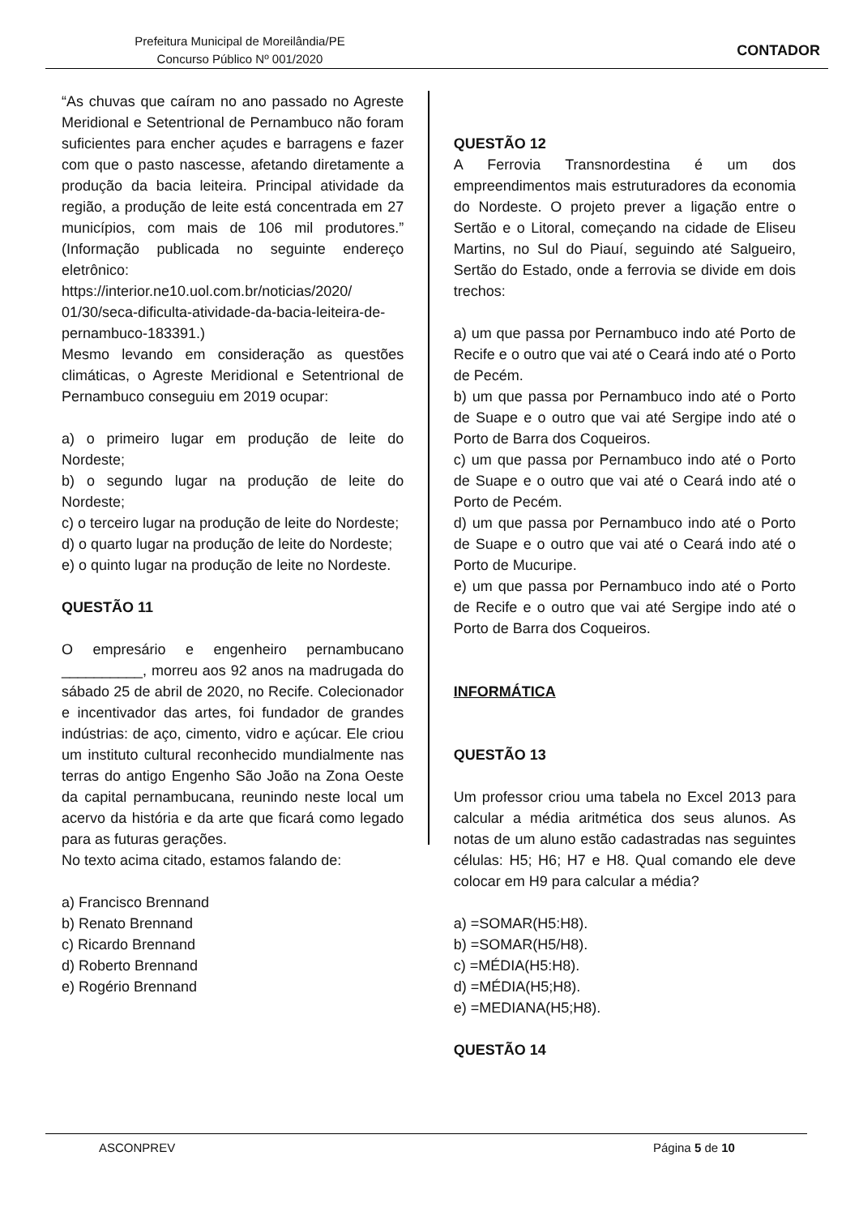Prefeitura Municipal de Moreilândia/PE
Concurso Público Nº 001/2020
CONTADOR
“As chuvas que caíram no ano passado no Agreste Meridional e Setentrional de Pernambuco não foram suficientes para encher açudes e barragens e fazer com que o pasto nascesse, afetando diretamente a produção da bacia leiteira. Principal atividade da região, a produção de leite está concentrada em 27 municípios, com mais de 106 mil produtores.” (Informação publicada no seguinte endereço eletrônico: https://interior.ne10.uol.com.br/noticias/2020/ 01/30/seca-dificulta-atividade-da-bacia-leiteira-de-pernambuco-183391.)
Mesmo levando em consideração as questões climáticas, o Agreste Meridional e Setentrional de Pernambuco conseguiu em 2019 ocupar:
a) o primeiro lugar em produção de leite do Nordeste;
b) o segundo lugar na produção de leite do Nordeste;
c) o terceiro lugar na produção de leite do Nordeste;
d) o quarto lugar na produção de leite do Nordeste;
e) o quinto lugar na produção de leite no Nordeste.
QUESTÃO 11
O empresário e engenheiro pernambucano __________, morreu aos 92 anos na madrugada do sábado 25 de abril de 2020, no Recife. Colecionador e incentivador das artes, foi fundador de grandes indústrias: de aço, cimento, vidro e açúcar. Ele criou um instituto cultural reconhecido mundialmente nas terras do antigo Engenho São João na Zona Oeste da capital pernambucana, reunindo neste local um acervo da história e da arte que ficará como legado para as futuras gerações.
No texto acima citado, estamos falando de:
a) Francisco Brennand
b) Renato Brennand
c) Ricardo Brennand
d) Roberto Brennand
e) Rogério Brennand
QUESTÃO 12
A Ferrovia Transnordestina é um dos empreendimentos mais estruturadores da economia do Nordeste. O projeto prever a ligação entre o Sertão e o Litoral, começando na cidade de Eliseu Martins, no Sul do Piauí, seguindo até Salgueiro, Sertão do Estado, onde a ferrovia se divide em dois trechos:
a) um que passa por Pernambuco indo até Porto de Recife e o outro que vai até o Ceará indo até o Porto de Pecém.
b) um que passa por Pernambuco indo até o Porto de Suape e o outro que vai até Sergipe indo até o Porto de Barra dos Coqueiros.
c) um que passa por Pernambuco indo até o Porto de Suape e o outro que vai até o Ceará indo até o Porto de Pecém.
d) um que passa por Pernambuco indo até o Porto de Suape e o outro que vai até o Ceará indo até o Porto de Mucuripe.
e) um que passa por Pernambuco indo até o Porto de Recife e o outro que vai até Sergipe indo até o Porto de Barra dos Coqueiros.
INFORMÁTICA
QUESTÃO 13
Um professor criou uma tabela no Excel 2013 para calcular a média aritmética dos seus alunos. As notas de um aluno estão cadastradas nas seguintes células: H5; H6; H7 e H8. Qual comando ele deve colocar em H9 para calcular a média?
a) =SOMAR(H5:H8).
b) =SOMAR(H5/H8).
c) =MÉDIA(H5:H8).
d) =MÉDIA(H5;H8).
e) =MEDIANA(H5;H8).
QUESTÃO 14
ASCONPREV Página 5 de 10